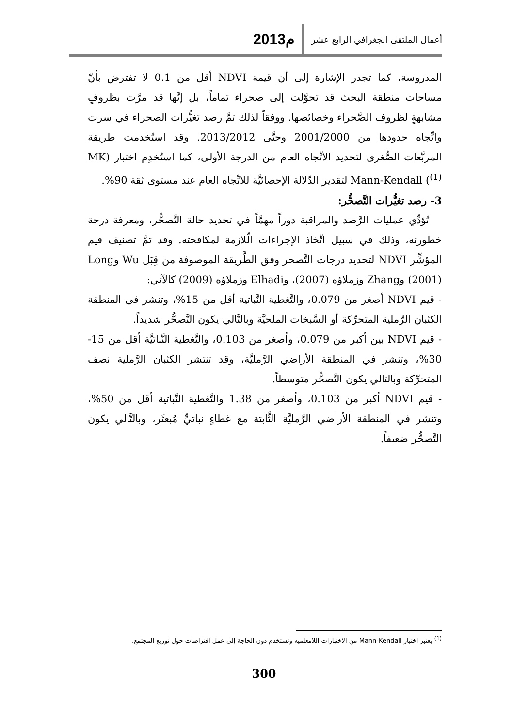أعمال الملتقى الجغرافي الرابع عشر
2013م
المدروسة، كما تجدر الإشارة إلى أن قيمة NDVI أقل من 0.1 لا تفترض بأنّ مساحات منطقة البحث قد تحوَّلت إلى صحراء تماماً، بل إنَّها قد مرَّت بظروفٍ مشابهةٍ لظروف الصَّحراء وخصائصها. ووفقاً لذلك تمَّ رصد تغيُّرات الصحراء في سرت واتِّجاه حدودها من 2001/2000 وحتَّى 2013/2012. وقد استُخدمت طريقة المربَّعات الصُّغرى لتحديد الاتِّجاه العام من الدرجة الأولى، كما استُخدِم اختبار (MK <sup>(1)</sup>) Mann-Kendall لتقدير الدّلالة الإحصائيَّة للاتِّجاه العام عند مستوى ثقة 90%.
3- رصد تغيُّرات التَّصحُّر:
تُؤدِّي عمليات الرَّصد والمراقبة دوراً مهمَّاً في تحديد حالة التَّصحُّر، ومعرفة درجة خطورته، وذلك في سبيل اتِّخاذ الإجراءات الّلازمة لمكافحته. وقد تمَّ تصنيف قيم المؤشِّر NDVI لتحديد درجات التَّصحر وفق الطَّريقة الموصوفة من قِبَل Wu وLong (2001) وZhang وزملاؤه (2007)، وElhadi وزملاؤه (2009) كالآتي:
- قيم NDVI أصغر من 0.079، والتَّغطية النَّباتية أقل من 15%، وتنشر في المنطقة الكثبان الرَّملية المتحرِّكة أو السَّبخات الملحيَّة وبالتَّالي يكون التَّصحُّر شديداً.
- قيم NDVI بين أكبر من 0.079، وأصغر من 0.103، والتَّغطية النَّباتيَّة أقل من 15-30%، وتنشر في المنطقة الأراضي الرَّمليَّة، وقد تنتشر الكثبان الرَّملية نصف المتحرِّكة وبالتالي يكون التَّصحُّر متوسطاً.
- قيم NDVI أكبر من 0.103، وأصغر من 1.38 والتَّغطية النَّباتية أقل من 50%، وتنشر في المنطقة الأراضي الرَّمليَّة الثَّابتة مع غطاءٍ نباتيٍّ مُبعثَر، وبالتَّالي يكون التَّصحُّر ضعيفاً.
<sup>(1)</sup> يعتبر اختبار Mann-Kendall من الاختبارات اللامعلميه وتستخدم دون الحاجة إلى عمل افتراضات حول توزيع المجتمع.
300